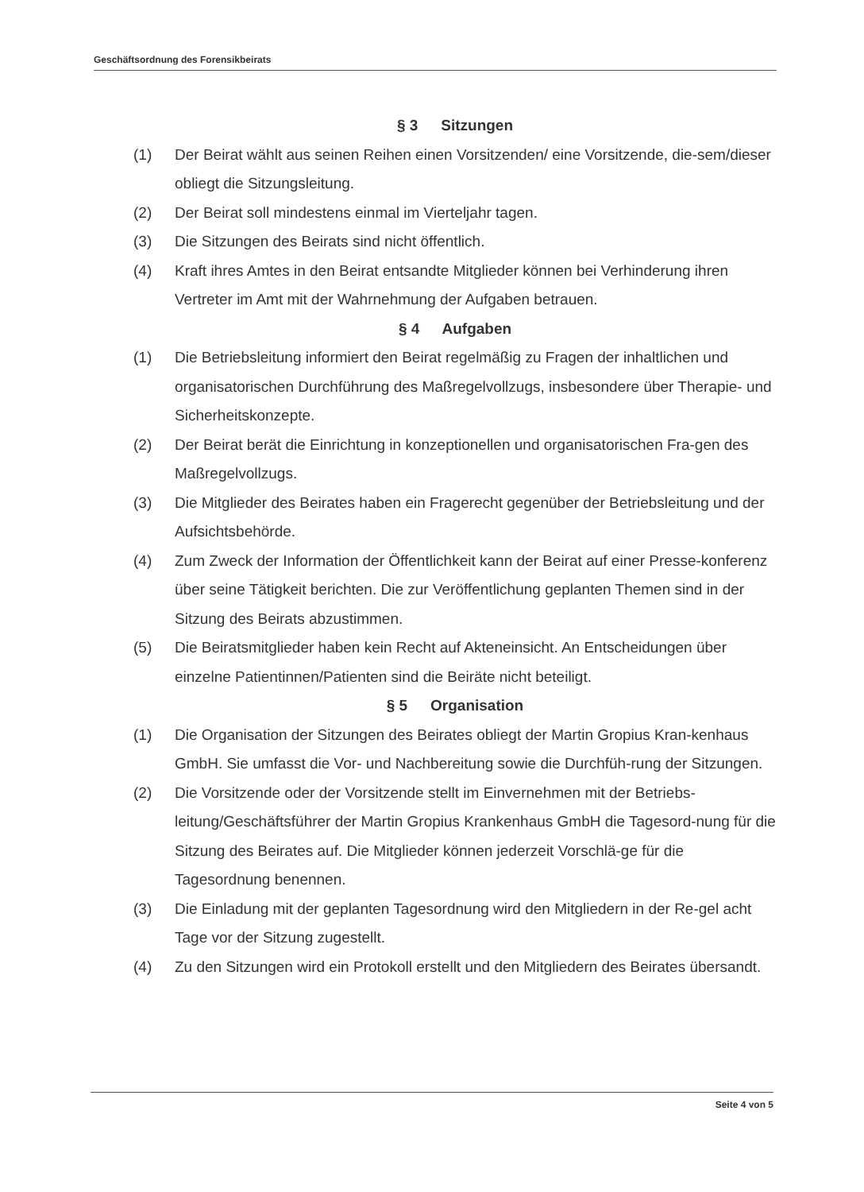Geschäftsordnung des Forensikbeirats
§ 3 Sitzungen
(1) Der Beirat wählt aus seinen Reihen einen Vorsitzenden/ eine Vorsitzende, die-sem/dieser obliegt die Sitzungsleitung.
(2) Der Beirat soll mindestens einmal im Vierteljahr tagen.
(3) Die Sitzungen des Beirats sind nicht öffentlich.
(4) Kraft ihres Amtes in den Beirat entsandte Mitglieder können bei Verhinderung ihren Vertreter im Amt mit der Wahrnehmung der Aufgaben betrauen.
§ 4 Aufgaben
(1) Die Betriebsleitung informiert den Beirat regelmäßig zu Fragen der inhaltlichen und organisatorischen Durchführung des Maßregelvollzugs, insbesondere über Therapie- und Sicherheitskonzepte.
(2) Der Beirat berät die Einrichtung in konzeptionellen und organisatorischen Fra-gen des Maßregelvollzugs.
(3) Die Mitglieder des Beirates haben ein Fragerecht gegenüber der Betriebsleitung und der Aufsichtsbehörde.
(4) Zum Zweck der Information der Öffentlichkeit kann der Beirat auf einer Presse-konferenz über seine Tätigkeit berichten. Die zur Veröffentlichung geplanten Themen sind in der Sitzung des Beirats abzustimmen.
(5) Die Beiratsmitglieder haben kein Recht auf Akteneinsicht. An Entscheidungen über einzelne Patientinnen/Patienten sind die Beiräte nicht beteiligt.
§ 5 Organisation
(1) Die Organisation der Sitzungen des Beirates obliegt der Martin Gropius Kran-kenhaus GmbH. Sie umfasst die Vor- und Nachbereitung sowie die Durchfüh-rung der Sitzungen.
(2) Die Vorsitzende oder der Vorsitzende stellt im Einvernehmen mit der Betriebs-leitung/Geschäftsführer der Martin Gropius Krankenhaus GmbH die Tagesord-nung für die Sitzung des Beirates auf. Die Mitglieder können jederzeit Vorschlä-ge für die Tagesordnung benennen.
(3) Die Einladung mit der geplanten Tagesordnung wird den Mitgliedern in der Re-gel acht Tage vor der Sitzung zugestellt.
(4) Zu den Sitzungen wird ein Protokoll erstellt und den Mitgliedern des Beirates übersandt.
Seite 4 von 5